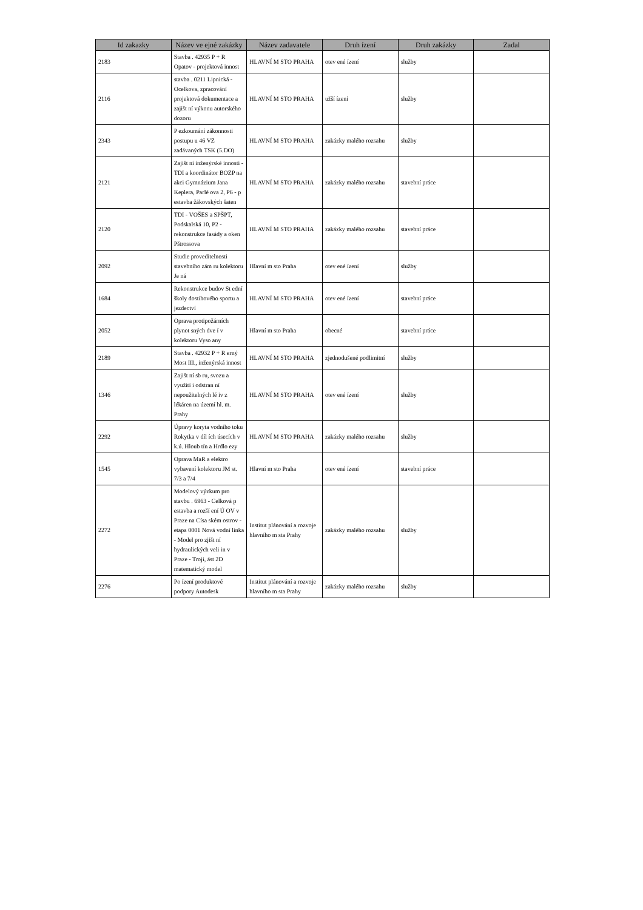| Id zakazky | Název ve ejné zakázky | Název zadavatele | Druh ízení | Druh zakázky | Zadal |
| --- | --- | --- | --- | --- | --- |
| 2183 | Stavba . 42935 P + R Opatov - projektová innost | HLAVNÍ M STO PRAHA | otev ené ízení | služby | |
| 2116 | stavba . 0211 Lipnická - Ocelkova, zpracování projektová dokumentace a zajišt ní výkonu autorského dozoru | HLAVNÍ M STO PRAHA | užší ízení | služby | |
| 2343 | P ezkoumání zákonnosti postupu u 46 VZ zadávaných TSK (5.DO) | HLAVNÍ M STO PRAHA | zakázky malého rozsahu | služby | |
| 2121 | Zajišt ní inženýrské innosti - TDI a koordinátor BOZP na akci Gymnázium Jana Keplera, Parlé ova 2, P6 - p estavba žákovských šaten | HLAVNÍ M STO PRAHA | zakázky malého rozsahu | stavební práce | |
| 2120 | TDI - VOŠES a SPŠPT, Podskalská 10, P2 - rekonstrukce fasády a oken Pštrossova | HLAVNÍ M STO PRAHA | zakázky malého rozsahu | stavební práce | |
| 2092 | Studie proveditelnosti stavebního zám ru kolektoru Je ná | Hlavní m sto Praha | otev ené ízení | služby | |
| 1684 | Rekonstrukce budov St ední školy dostihového sportu a jezdectví | HLAVNÍ M STO PRAHA | otev ené ízení | stavební práce | |
| 2052 | Oprava protipožárních plynot sných dve í v kolektoru Vyso any | Hlavní m sto Praha | obecné | stavební práce | |
| 2189 | Stavba . 42932 P + R erný Most III., inženýrská innost | HLAVNÍ M STO PRAHA | zjednodušené podlimitní | služby | |
| 1346 | Zajišt ní sb ru, svozu a využití i odstran ní nepoužitelných lé iv z lékáren na území hl. m. Prahy | HLAVNÍ M STO PRAHA | otev ené ízení | služby | |
| 2292 | Úpravy koryta vodního toku Rokytka v díl ích úsecích v k.ú. Hloub tín a Hrdlo ezy | HLAVNÍ M STO PRAHA | zakázky malého rozsahu | služby | |
| 1545 | Oprava MaR a elektro vybavení kolektoru JM st. 7/3 a 7/4 | Hlavní m sto Praha | otev ené ízení | stavební práce | |
| 2272 | Modelový výzkum pro stavbu . 6963 - Celková p estavba a rozší ení Ú OV v Praze na Císa ském ostrov - etapa 0001 Nová vodní linka - Model pro zjišt ní hydraulických veli in v Praze - Troji, ást 2D matematický model | Institut plánování a rozvoje hlavního m sta Prahy | zakázky malého rozsahu | služby | |
| 2276 | Po ízení produktové podpory Autodesk | Institut plánování a rozvoje hlavního m sta Prahy | zakázky malého rozsahu | služby | |